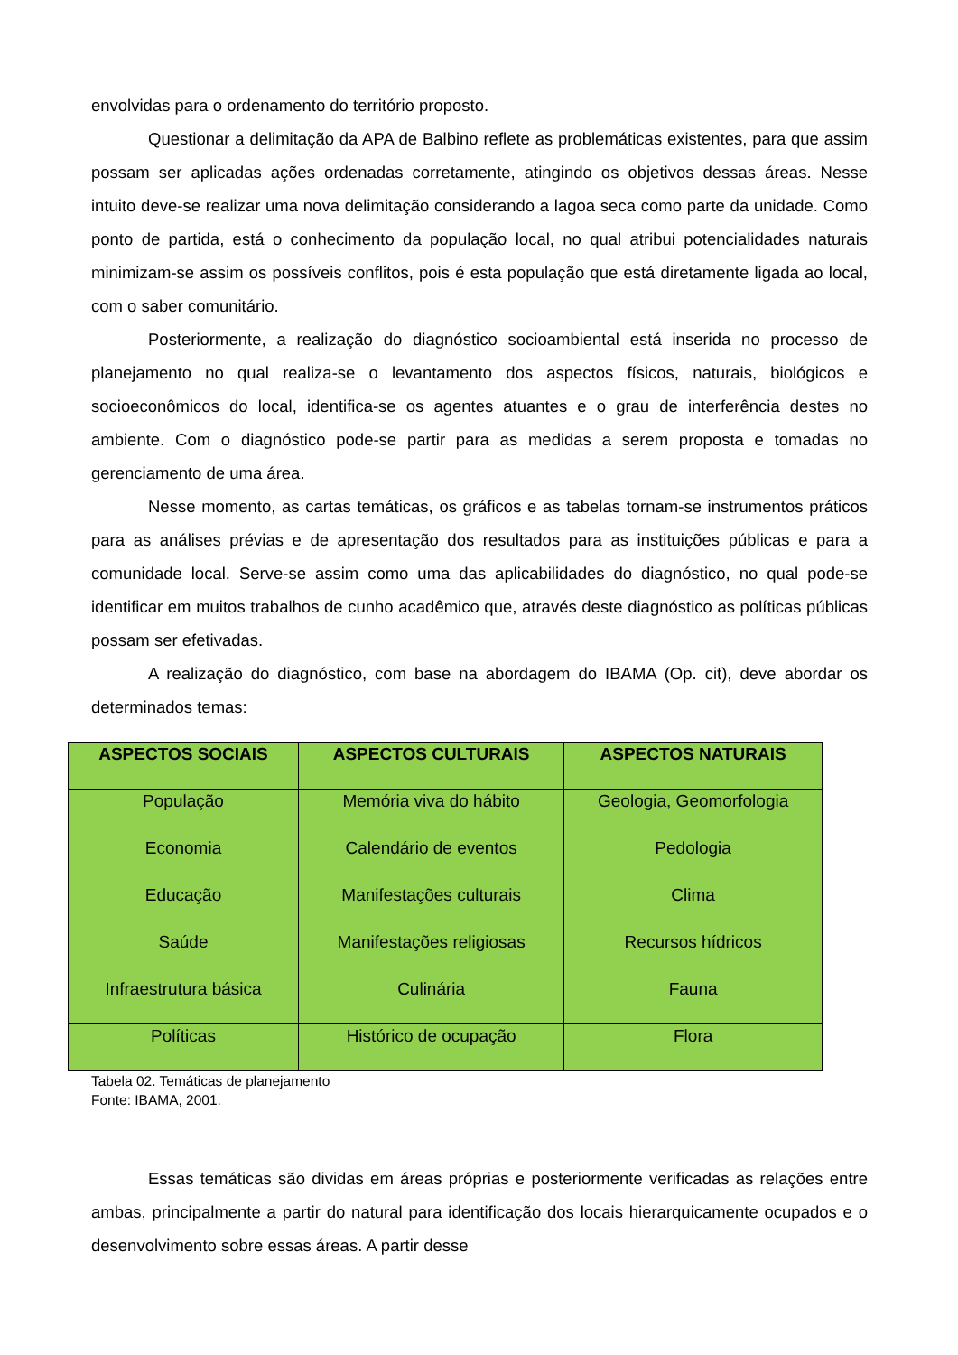envolvidas para o ordenamento do território proposto.
Questionar a delimitação da APA de Balbino reflete as problemáticas existentes, para que assim possam ser aplicadas ações ordenadas corretamente, atingindo os objetivos dessas áreas. Nesse intuito deve-se realizar uma nova delimitação considerando a lagoa seca como parte da unidade. Como ponto de partida, está o conhecimento da população local, no qual atribui potencialidades naturais minimizam-se assim os possíveis conflitos, pois é esta população que está diretamente ligada ao local, com o saber comunitário.
Posteriormente, a realização do diagnóstico socioambiental está inserida no processo de planejamento no qual realiza-se o levantamento dos aspectos físicos, naturais, biológicos e socioeconômicos do local, identifica-se os agentes atuantes e o grau de interferência destes no ambiente. Com o diagnóstico pode-se partir para as medidas a serem proposta e tomadas no gerenciamento de uma área.
Nesse momento, as cartas temáticas, os gráficos e as tabelas tornam-se instrumentos práticos para as análises prévias e de apresentação dos resultados para as instituições públicas e para a comunidade local. Serve-se assim como uma das aplicabilidades do diagnóstico, no qual pode-se identificar em muitos trabalhos de cunho acadêmico que, através deste diagnóstico as políticas públicas possam ser efetivadas.
A realização do diagnóstico, com base na abordagem do IBAMA (Op. cit), deve abordar os determinados temas:
| ASPECTOS SOCIAIS | ASPECTOS CULTURAIS | ASPECTOS NATURAIS |
| --- | --- | --- |
| População | Memória viva do hábito | Geologia, Geomorfologia |
| Economia | Calendário de eventos | Pedologia |
| Educação | Manifestações culturais | Clima |
| Saúde | Manifestações religiosas | Recursos hídricos |
| Infraestrutura básica | Culinária | Fauna |
| Políticas | Histórico de ocupação | Flora |
Tabela 02. Temáticas de planejamento
Fonte: IBAMA, 2001.
Essas temáticas são dividas em áreas próprias e posteriormente verificadas as relações entre ambas, principalmente a partir do natural para identificação dos locais hierarquicamente ocupados e o desenvolvimento sobre essas áreas. A partir desse